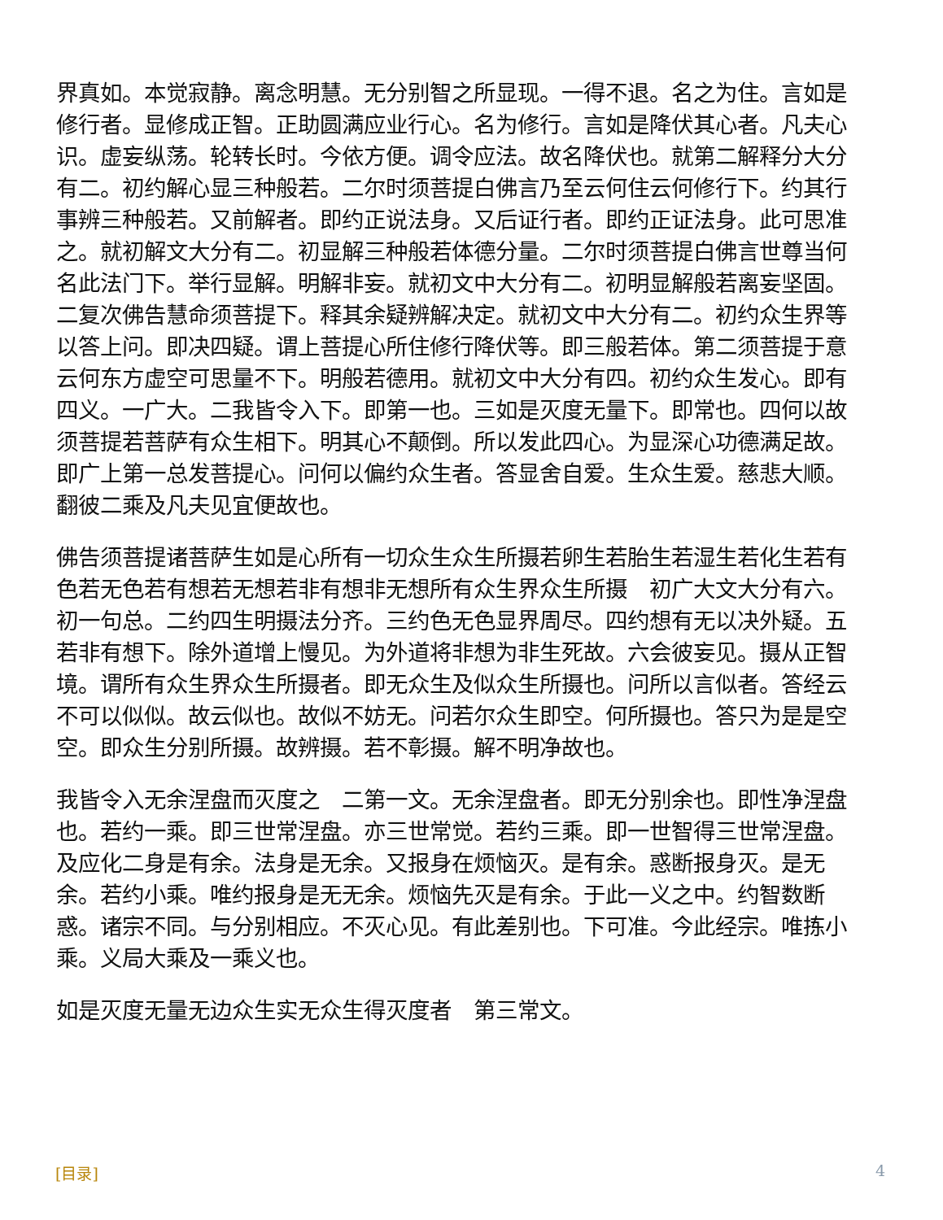界真如。本觉寂静。离念明慧。无分别智之所显现。一得不退。名之为住。言如是修行者。显修成正智。正助圆满应业行心。名为修行。言如是降伏其心者。凡夫心识。虚妄纵荡。轮转长时。今依方便。调令应法。故名降伏也。就第二解释分大分有二。初约解心显三种般若。二尔时须菩提白佛言乃至云何住云何修行下。约其行事辨三种般若。又前解者。即约正说法身。又后证行者。即约正证法身。此可思准之。就初解文大分有二。初显解三种般若体德分量。二尔时须菩提白佛言世尊当何名此法门下。举行显解。明解非妄。就初文中大分有二。初明显解般若离妄坚固。二复次佛告慧命须菩提下。释其余疑辨解决定。就初文中大分有二。初约众生界等以答上问。即决四疑。谓上菩提心所住修行降伏等。即三般若体。第二须菩提于意云何东方虚空可思量不下。明般若德用。就初文中大分有四。初约众生发心。即有四义。一广大。二我皆令入下。即第一也。三如是灭度无量下。即常也。四何以故须菩提若菩萨有众生相下。明其心不颠倒。所以发此四心。为显深心功德满足故。即广上第一总发菩提心。问何以偏约众生者。答显舍自爱。生众生爱。慈悲大顺。翻彼二乘及凡夫见宜便故也。
佛告须菩提诸菩萨生如是心所有一切众生众生所摄若卵生若胎生若湿生若化生若有色若无色若有想若无想若非有想非无想所有众生界众生所摄　初广大文大分有六。初一句总。二约四生明摄法分齐。三约色无色显界周尽。四约想有无以决外疑。五若非有想下。除外道增上慢见。为外道将非想为非生死故。六会彼妄见。摄从正智境。谓所有众生界众生所摄者。即无众生及似众生所摄也。问所以言似者。答经云不可以似似。故云似也。故似不妨无。问若尔众生即空。何所摄也。答只为是是空空。即众生分别所摄。故辨摄。若不彰摄。解不明净故也。
我皆令入无余涅盘而灭度之　二第一文。无余涅盘者。即无分别余也。即性净涅盘也。若约一乘。即三世常涅盘。亦三世常觉。若约三乘。即一世智得三世常涅盘。及应化二身是有余。法身是无余。又报身在烦恼灭。是有余。惑断报身灭。是无余。若约小乘。唯约报身是无无余。烦恼先灭是有余。于此一义之中。约智数断惑。诸宗不同。与分别相应。不灭心见。有此差别也。下可准。今此经宗。唯拣小乘。义局大乘及一乘义也。
如是灭度无量无边众生实无众生得灭度者　第三常文。
[目录] 4